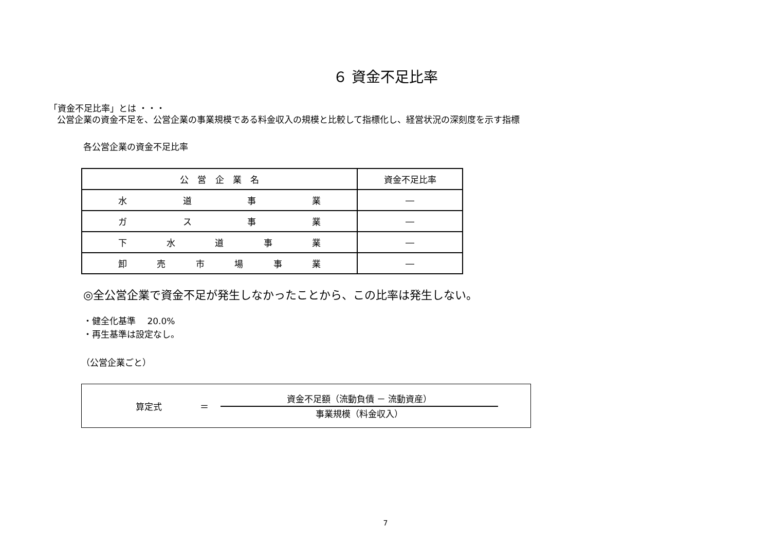６ 資金不足比率
「資金不足比率」とは ・・・
公営企業の資金不足を、公営企業の事業規模である料金収入の規模と比較して指標化し、経営状況の深刻度を示す指標
各公営企業の資金不足比率
| 公営企業名 | 資金不足比率 |
| --- | --- |
| 水 道 事 業 | ― |
| ガ ス 事 業 | ― |
| 下 水 道 事 業 | ― |
| 卸 売 市 場 事 業 | ― |
◎全公営企業で資金不足が発生しなかったことから、この比率は発生しない。
・健全化基準　 20.0%
・再生基準は設定なし。
（公営企業ごと）
算定式 ＝
資金不足額（流動負債 － 流動資産）
事業規模（料金収入）
7